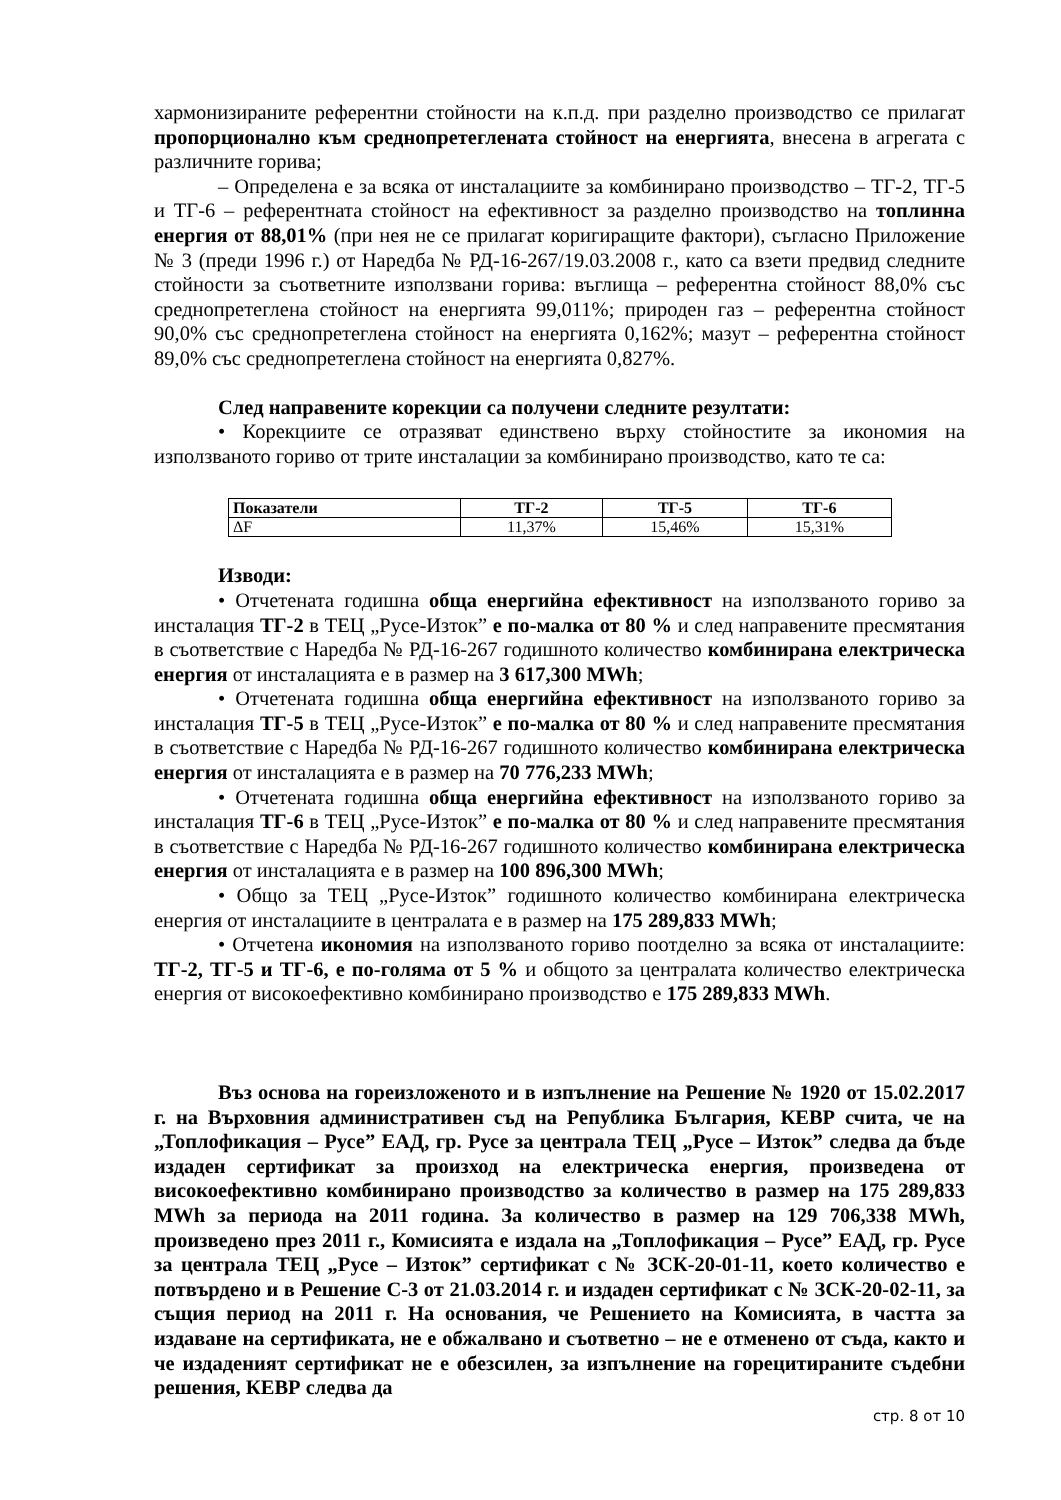хармонизираните референтни стойности на к.п.д. при разделно производство се прилагат пропорционално към среднопретеглената стойност на енергията, внесена в агрегата с различните горива;
– Определена е за всяка от инсталациите за комбинирано производство – ТГ-2, ТГ-5 и ТГ-6 – референтната стойност на ефективност за разделно производство на топлинна енергия от 88,01% (при нея не се прилагат коригиращите фактори), съгласно Приложение № 3 (преди 1996 г.) от Наредба № РД-16-267/19.03.2008 г., като са взети предвид следните стойности за съответните използвани горива: въглища – референтна стойност 88,0% със среднопретеглена стойност на енергията 99,011%; природен газ – референтна стойност 90,0% със среднопретеглена стойност на енергията 0,162%; мазут – референтна стойност 89,0% със среднопретеглена стойност на енергията 0,827%.
След направените корекции са получени следните резултати:
• Корекциите се отразяват единствено върху стойностите за икономия на използваното гориво от трите инсталации за комбинирано производство, като те са:
| Показатели | ТГ-2 | ТГ-5 | ТГ-6 |
| --- | --- | --- | --- |
| ΔF | 11,37% | 15,46% | 15,31% |
Изводи:
• Отчетената годишна обща енергийна ефективност на използваното гориво за инсталация ТГ-2 в ТЕЦ „Русе-Изток” е по-малка от 80 % и след направените пресмятания в съответствие с Наредба № РД-16-267 годишното количество комбинирана електрическа енергия от инсталацията е в размер на 3 617,300 MWh;
• Отчетената годишна обща енергийна ефективност на използваното гориво за инсталация ТГ-5 в ТЕЦ „Русе-Изток” е по-малка от 80 % и след направените пресмятания в съответствие с Наредба № РД-16-267 годишното количество комбинирана електрическа енергия от инсталацията е в размер на 70 776,233 MWh;
• Отчетената годишна обща енергийна ефективност на използваното гориво за инсталация ТГ-6 в ТЕЦ „Русе-Изток” е по-малка от 80 % и след направените пресмятания в съответствие с Наредба № РД-16-267 годишното количество комбинирана електрическа енергия от инсталацията е в размер на 100 896,300 MWh;
• Общо за ТЕЦ „Русе-Изток” годишното количество комбинирана електрическа енергия от инсталациите в централата е в размер на 175 289,833 MWh;
• Отчетена икономия на използваното гориво поотделно за всяка от инсталациите: ТГ-2, ТГ-5 и ТГ-6, е по-голяма от 5 % и общото за централата количество електрическа енергия от високоефективно комбинирано производство е 175 289,833 MWh.
Въз основа на гореизложеното и в изпълнение на Решение № 1920 от 15.02.2017 г. на Върховния административен съд на Република България, КЕВР счита, че на „Топлофикация – Русе” ЕАД, гр. Русе за централа ТЕЦ „Русе – Изток” следва да бъде издаден сертификат за произход на електрическа енергия, произведена от високоефективно комбинирано производство за количество в размер на 175 289,833 MWh за периода на 2011 година. За количество в размер на 129 706,338 MWh, произведено през 2011 г., Комисията е издала на „Топлофикация – Русе” ЕАД, гр. Русе за централа ТЕЦ „Русе – Изток” сертификат с № ЗСК-20-01-11, което количество е потвърдено и в Решение С-3 от 21.03.2014 г. и издаден сертификат с № ЗСК-20-02-11, за същия период на 2011 г. На основания, че Решението на Комисията, в частта за издаване на сертификата, не е обжалвано и съответно – не е отменено от съда, както и че издаденият сертификат не е обезсилен, за изпълнение на горецитираните съдебни решения, КЕВР следва да
стр. 8 от 10